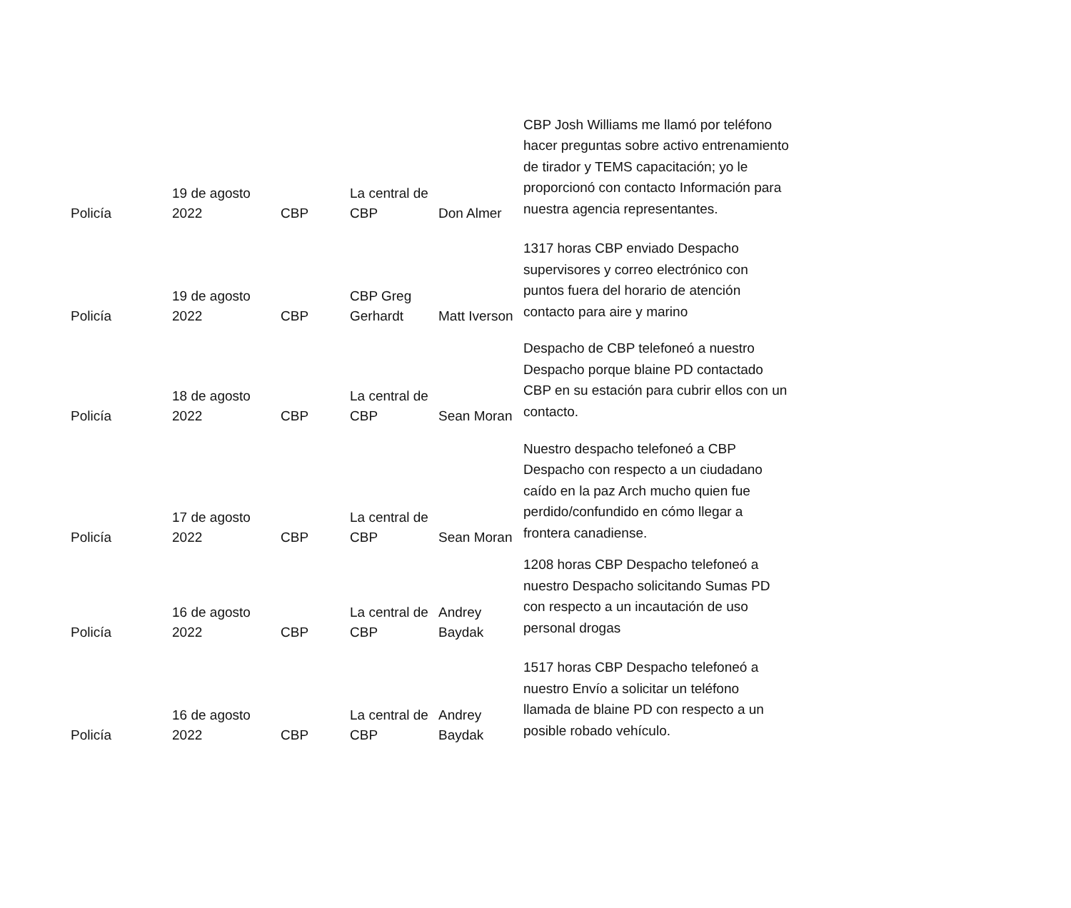| Policía | 19 de agosto 2022 | CBP | La central de CBP | Don Almer | CBP Josh Williams me llamó por teléfono hacer preguntas sobre activo entrenamiento de tirador y TEMS capacitación; yo le proporcionó con contacto Información para nuestra agencia representantes. |
| Policía | 19 de agosto 2022 | CBP | CBP Greg Gerhardt | Matt Iverson | 1317 horas CBP enviado Despacho supervisores y correo electrónico con puntos fuera del horario de atención contacto para aire y marino |
| Policía | 18 de agosto 2022 | CBP | La central de CBP | Sean Moran | Despacho de CBP telefoneó a nuestro Despacho porque blaine PD contactado CBP en su estación para cubrir ellos con un contacto. |
| Policía | 17 de agosto 2022 | CBP | La central de CBP | Sean Moran | Nuestro despacho telefoneó a CBP Despacho con respecto a un ciudadano caído en la paz Arch mucho quien fue perdido/confundido en cómo llegar a frontera canadiense. |
| Policía | 16 de agosto 2022 | CBP | La central de CBP | Andrey Baydak | 1208 horas CBP Despacho telefoneó a nuestro Despacho solicitando Sumas PD con respecto a un incautación de uso personal drogas |
| Policía | 16 de agosto 2022 | CBP | La central de CBP | Andrey Baydak | 1517 horas CBP Despacho telefoneó a nuestro Envío a solicitar un teléfono llamada de blaine PD con respecto a un posible robado vehículo. |